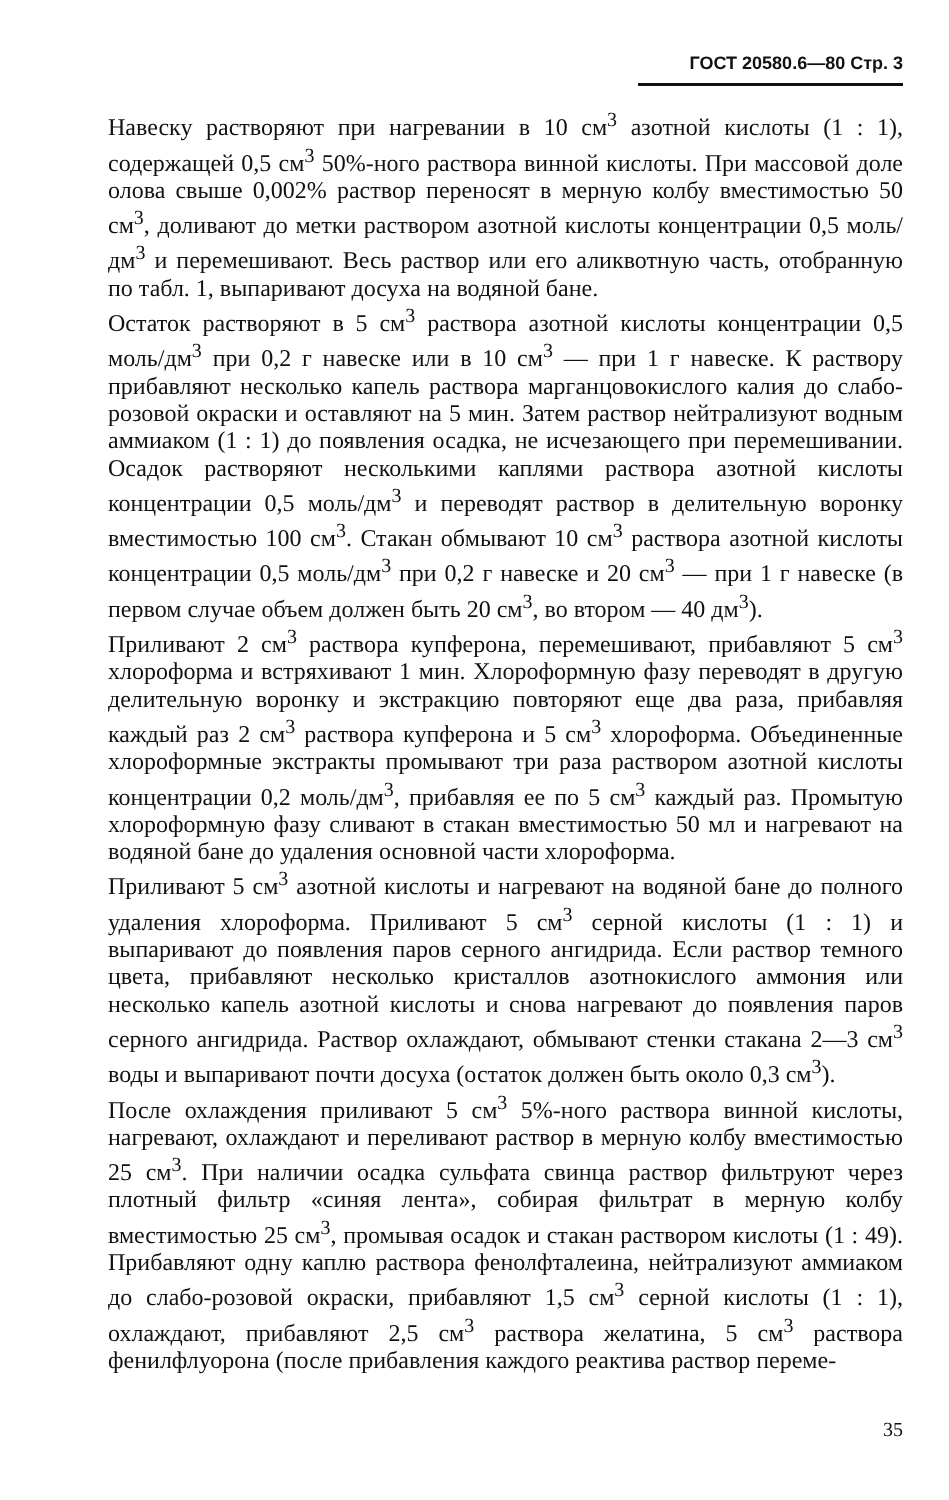ГОСТ 20580.6—80 Стр. 3
Навеску растворяют при нагревании в 10 см<sup>3</sup> азотной кислоты (1 : 1), содержащей 0,5 см<sup>3</sup> 50%-ного раствора винной кислоты. При массовой доле олова свыше 0,002% раствор переносят в мерную колбу вместимостью 50 см<sup>3</sup>, доливают до метки раствором азотной кислоты концентрации 0,5 моль/дм<sup>3</sup> и перемешивают. Весь раствор или его аликвотную часть, отобранную по табл. 1, выпаривают досуха на водяной бане.
Остаток растворяют в 5 см<sup>3</sup> раствора азотной кислоты концентрации 0,5 моль/дм<sup>3</sup> при 0,2 г навеске или в 10 см<sup>3</sup> — при 1 г навеске. К раствору прибавляют несколько капель раствора марганцовокислого калия до слабо-розовой окраски и оставляют на 5 мин. Затем раствор нейтрализуют водным аммиаком (1 : 1) до появления осадка, не исчезающего при перемешивании. Осадок растворяют несколькими каплями раствора азотной кислоты концентрации 0,5 моль/дм<sup>3</sup> и переводят раствор в делительную воронку вместимостью 100 см<sup>3</sup>. Стакан обмывают 10 см<sup>3</sup> раствора азотной кислоты концентрации 0,5 моль/дм<sup>3</sup> при 0,2 г навеске и 20 см<sup>3</sup> — при 1 г навеске (в первом случае объем должен быть 20 см<sup>3</sup>, во втором — 40 дм<sup>3</sup>).
Приливают 2 см<sup>3</sup> раствора купферона, перемешивают, прибавляют 5 см<sup>3</sup> хлороформа и встряхивают 1 мин. Хлороформную фазу переводят в другую делительную воронку и экстракцию повторяют еще два раза, прибавляя каждый раз 2 см<sup>3</sup> раствора купферона и 5 см<sup>3</sup> хлороформа. Объединенные хлороформные экстракты промывают три раза раствором азотной кислоты концентрации 0,2 моль/дм<sup>3</sup>, прибавляя ее по 5 см<sup>3</sup> каждый раз. Промытую хлороформную фазу сливают в стакан вместимостью 50 мл и нагревают на водяной бане до удаления основной части хлороформа.
Приливают 5 см<sup>3</sup> азотной кислоты и нагревают на водяной бане до полного удаления хлороформа. Приливают 5 см<sup>3</sup> серной кислоты (1 : 1) и выпаривают до появления паров серного ангидрида. Если раствор темного цвета, прибавляют несколько кристаллов азотнокислого аммония или несколько капель азотной кислоты и снова нагревают до появления паров серного ангидрида. Раствор охлаждают, обмывают стенки стакана 2—3 см<sup>3</sup> воды и выпаривают почти досуха (остаток должен быть около 0,3 см<sup>3</sup>).
После охлаждения приливают 5 см<sup>3</sup> 5%-ного раствора винной кислоты, нагревают, охлаждают и переливают раствор в мерную колбу вместимостью 25 см<sup>3</sup>. При наличии осадка сульфата свинца раствор фильтруют через плотный фильтр «синяя лента», собирая фильтрат в мерную колбу вместимостью 25 см<sup>3</sup>, промывая осадок и стакан раствором кислоты (1 : 49). Прибавляют одну каплю раствора фенолфталеина, нейтрализуют аммиаком до слабо-розовой окраски, прибавляют 1,5 см<sup>3</sup> серной кислоты (1 : 1), охлаждают, прибавляют 2,5 см<sup>3</sup> раствора желатина, 5 см<sup>3</sup> раствора фенилфлуорона (после прибавления каждого реактива раствор переме-
35